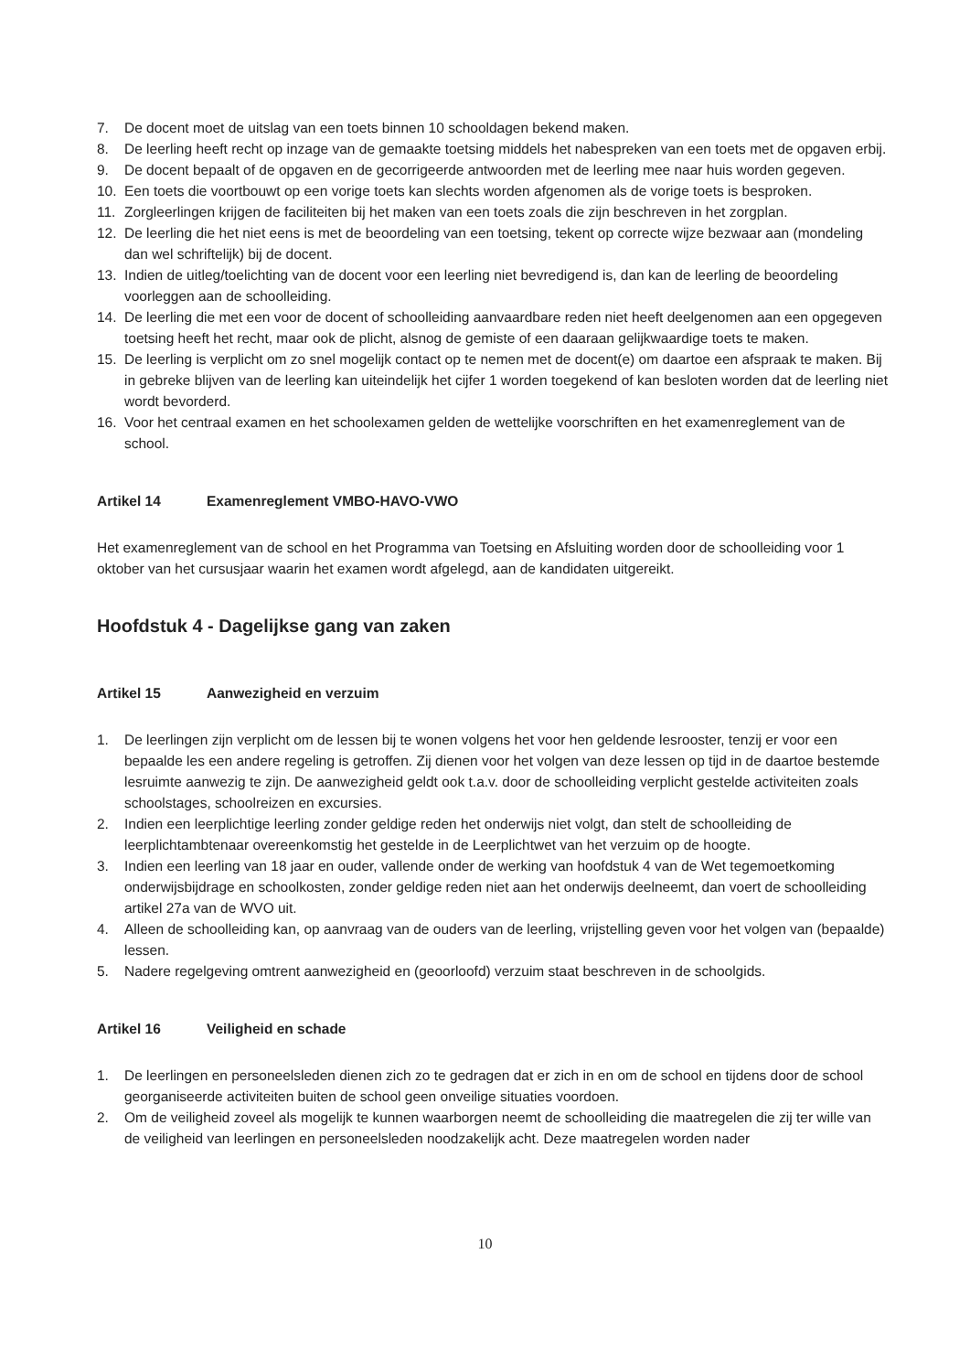7. De docent moet de uitslag van een toets binnen 10 schooldagen bekend maken.
8. De leerling heeft recht op inzage van de gemaakte toetsing middels het nabespreken van een toets met de opgaven erbij.
9. De docent bepaalt of de opgaven en de gecorrigeerde antwoorden met de leerling mee naar huis worden gegeven.
10. Een toets die voortbouwt op een vorige toets kan slechts worden afgenomen als de vorige toets is besproken.
11. Zorgleerlingen krijgen de faciliteiten bij het maken van een toets zoals die zijn beschreven in het zorgplan.
12. De leerling die het niet eens is met de beoordeling van een toetsing, tekent op correcte wijze bezwaar aan (mondeling dan wel schriftelijk) bij de docent.
13. Indien de uitleg/toelichting van de docent voor een leerling niet bevredigend is, dan kan de leerling de beoordeling voorleggen aan de schoolleiding.
14. De leerling die met een voor de docent of schoolleiding aanvaardbare reden niet heeft deelgenomen aan een opgegeven toetsing heeft het recht, maar ook de plicht, alsnog de gemiste of een daaraan gelijkwaardige toets te maken.
15. De leerling is verplicht om zo snel mogelijk contact op te nemen met de docent(e) om daartoe een afspraak te maken. Bij in gebreke blijven van de leerling kan uiteindelijk het cijfer 1 worden toegekend of kan besloten worden dat de leerling niet wordt bevorderd.
16. Voor het centraal examen en het schoolexamen gelden de wettelijke voorschriften en het examenreglement van de school.
Artikel 14 Examenreglement VMBO-HAVO-VWO
Het examenreglement van de school en het Programma van Toetsing en Afsluiting worden door de schoolleiding voor 1 oktober van het cursusjaar waarin het examen wordt afgelegd, aan de kandidaten uitgereikt.
Hoofdstuk 4 - Dagelijkse gang van zaken
Artikel 15 Aanwezigheid en verzuim
1. De leerlingen zijn verplicht om de lessen bij te wonen volgens het voor hen geldende lesrooster, tenzij er voor een bepaalde les een andere regeling is getroffen. Zij dienen voor het volgen van deze lessen op tijd in de daartoe bestemde lesruimte aanwezig te zijn. De aanwezigheid geldt ook t.a.v. door de schoolleiding verplicht gestelde activiteiten zoals schoolstages, schoolreizen en excursies.
2. Indien een leerplichtige leerling zonder geldige reden het onderwijs niet volgt, dan stelt de schoolleiding de leerplichtambtenaar overeenkomstig het gestelde in de Leerplichtwet van het verzuim op de hoogte.
3. Indien een leerling van 18 jaar en ouder, vallende onder de werking van hoofdstuk 4 van de Wet tegemoetkoming onderwijsbijdrage en schoolkosten, zonder geldige reden niet aan het onderwijs deelneemt, dan voert de schoolleiding artikel 27a van de WVO uit.
4. Alleen de schoolleiding kan, op aanvraag van de ouders van de leerling, vrijstelling geven voor het volgen van (bepaalde) lessen.
5. Nadere regelgeving omtrent aanwezigheid en (geoorloofd) verzuim staat beschreven in de schoolgids.
Artikel 16 Veiligheid en schade
1. De leerlingen en personeelsleden dienen zich zo te gedragen dat er zich in en om de school en tijdens door de school georganiseerde activiteiten buiten de school geen onveilige situaties voordoen.
2. Om de veiligheid zoveel als mogelijk te kunnen waarborgen neemt de schoolleiding die maatregelen die zij ter wille van de veiligheid van leerlingen en personeelsleden noodzakelijk acht. Deze maatregelen worden nader
10